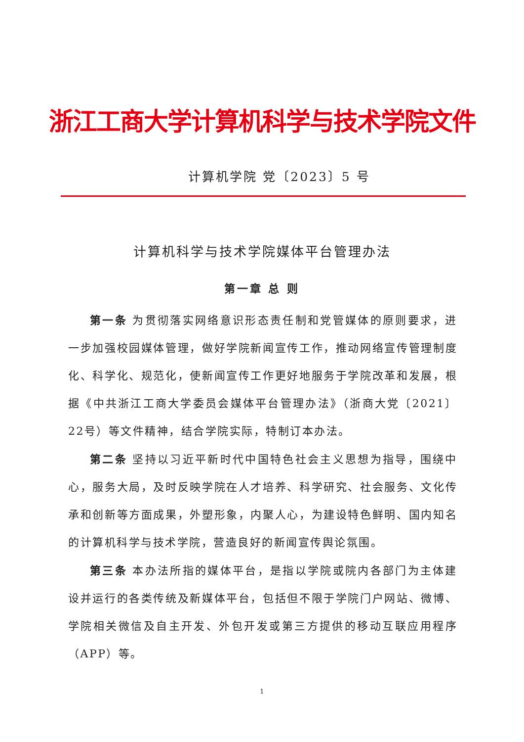浙江工商大学计算机科学与技术学院文件
计算机学院 党〔2023〕5 号
计算机科学与技术学院媒体平台管理办法
第一章 总 则
第一条 为贯彻落实网络意识形态责任制和党管媒体的原则要求，进一步加强校园媒体管理，做好学院新闻宣传工作，推动网络宣传管理制度化、科学化、规范化，使新闻宣传工作更好地服务于学院改革和发展，根据《中共浙江工商大学委员会媒体平台管理办法》（浙商大党〔2021〕22号）等文件精神，结合学院实际，特制订本办法。
第二条 坚持以习近平新时代中国特色社会主义思想为指导，围绕中心，服务大局，及时反映学院在人才培养、科学研究、社会服务、文化传承和创新等方面成果，外塑形象，内聚人心，为建设特色鲜明、国内知名的计算机科学与技术学院，营造良好的新闻宣传舆论氛围。
第三条 本办法所指的媒体平台，是指以学院或院内各部门为主体建设并运行的各类传统及新媒体平台，包括但不限于学院门户网站、微博、学院相关微信及自主开发、外包开发或第三方提供的移动互联应用程序（APP）等。
1